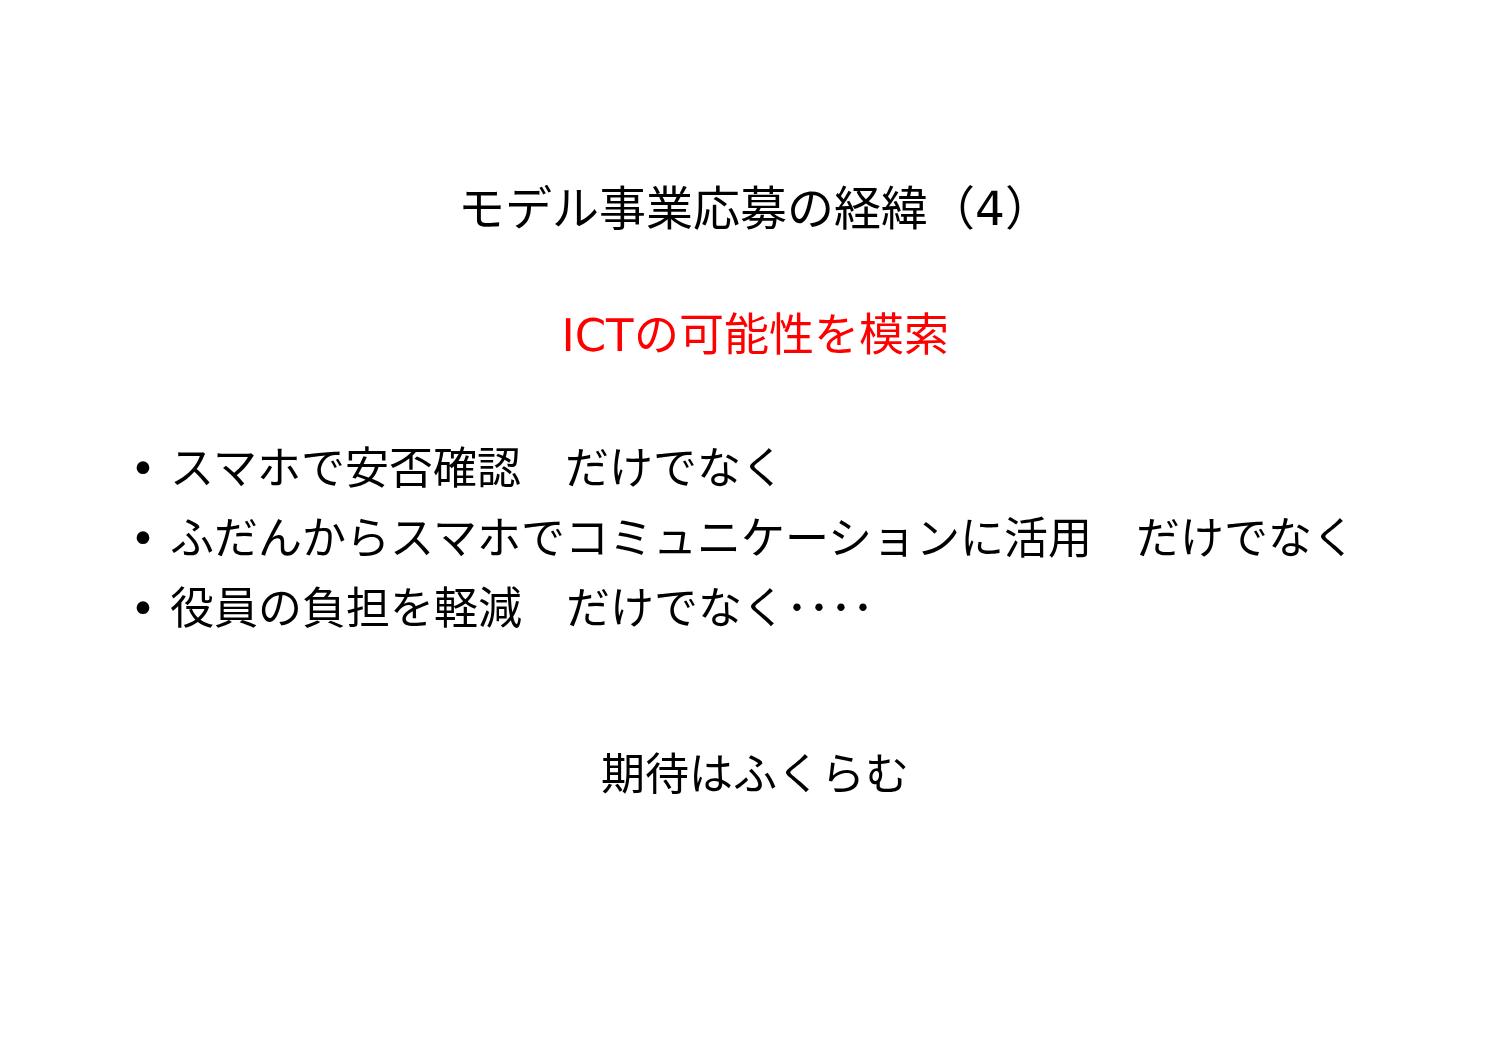モデル事業応募の経緯（4）
ICTの可能性を模索
• スマホで安否確認　だけでなく
• ふだんからスマホでコミュニケーションに活用　だけでなく
• 役員の負担を軽減　だけでなく････
期待はふくらむ